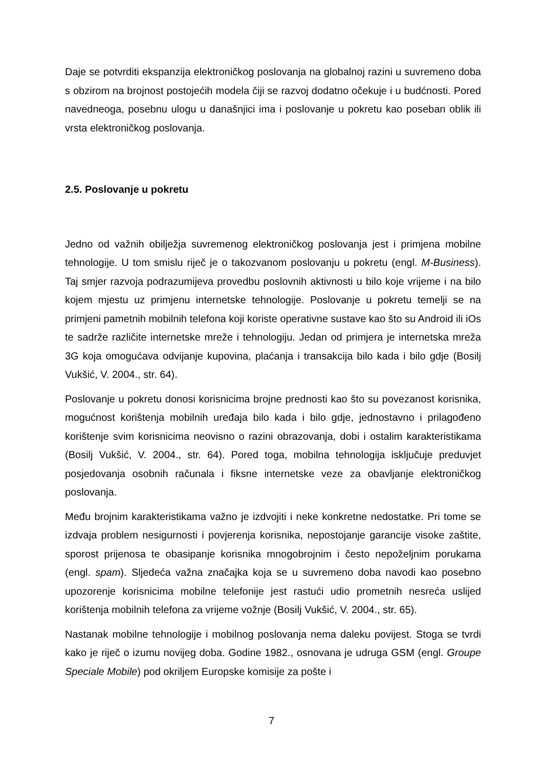Daje se potvrditi ekspanzija elektroničkog poslovanja na globalnoj razini u suvremeno doba s obzirom na brojnost postojećih modela čiji se razvoj dodatno očekuje i u budćnosti. Pored navedneoga, posebnu ulogu u današnjici ima i poslovanje u pokretu kao poseban oblik ili vrsta elektroničkog poslovanja.
2.5. Poslovanje u pokretu
Jedno od važnih obilježja suvremenog elektroničkog poslovanja jest i primjena mobilne tehnologije. U tom smislu riječ je o takozvanom poslovanju u pokretu (engl. M-Business). Taj smjer razvoja podrazumijeva provedbu poslovnih aktivnosti u bilo koje vrijeme i na bilo kojem mjestu uz primjenu internetske tehnologije. Poslovanje u pokretu temelji se na primjeni pametnih mobilnih telefona koji koriste operativne sustave kao što su Android ili iOs te sadrže različite internetske mreže i tehnologiju. Jedan od primjera je internetska mreža 3G koja omogućava odvijanje kupovina, plaćanja i transakcija bilo kada i bilo gdje (Bosilj Vukšić, V. 2004., str. 64).
Poslovanje u pokretu donosi korisnicima brojne prednosti kao što su povezanost korisnika, mogućnost korištenja mobilnih uređaja bilo kada i bilo gdje, jednostavno i prilagođeno korištenje svim korisnicima neovisno o razini obrazovanja, dobi i ostalim karakteristikama (Bosilj Vukšić, V. 2004., str. 64). Pored toga, mobilna tehnologija isključuje preduvjet posjedovanja osobnih računala i fiksne internetske veze za obavljanje elektroničkog poslovanja.
Među brojnim karakteristikama važno je izdvojiti i neke konkretne nedostatke. Pri tome se izdvaja problem nesigurnosti i povjerenja korisnika, nepostojanje garancije visoke zaštite, sporost prijenosa te obasipanje korisnika mnogobrojnim i često nepoželjnim porukama (engl. spam). Sljedeća važna značajka koja se u suvremeno doba navodi kao posebno upozorenje korisnicima mobilne telefonije jest rastući udio prometnih nesreća uslijed korištenja mobilnih telefona za vrijeme vožnje (Bosilj Vukšić, V. 2004., str. 65).
Nastanak mobilne tehnologije i mobilnog poslovanja nema daleku povijest. Stoga se tvrdi kako je riječ o izumu novijeg doba. Godine 1982., osnovana je udruga GSM (engl. Groupe Speciale Mobile) pod okriljem Europske komisije za pošte i
7